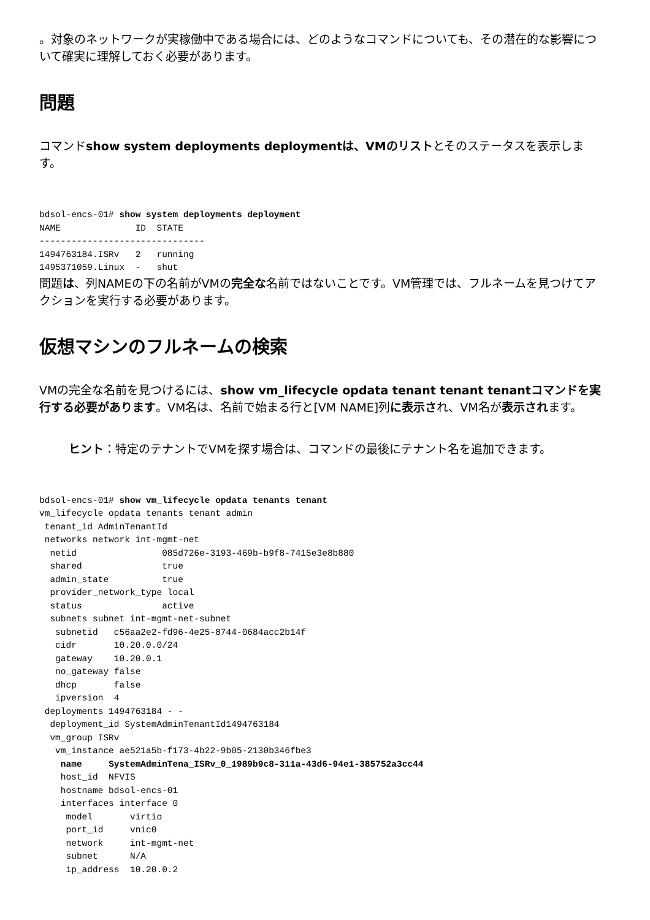。対象のネットワークが実稼働中である場合には、どのようなコマンドについても、その潜在的な影響について確実に理解しておく必要があります。
問題
コマンドshow system deployments deploymentは、VMのリストとそのステータスを表示します。
bdsol-encs-01# show system deployments deployment
NAME              ID  STATE
-------------------------------
1494763184.ISRv   2   running
1495371059.Linux  -   shut
問題は、列NAMEの下の名前がVMの完全な名前ではないことです。VM管理では、フルネームを見つけてアクションを実行する必要があります。
仮想マシンのフルネームの検索
VMの完全な名前を見つけるには、show vm_lifecycle opdata tenant tenant tenantコマンドを実行する必要があります。VM名は、名前で始まる行と[VM NAME]列に表示され、VM名が表示されます。
ヒント：特定のテナントでVMを探す場合は、コマンドの最後にテナント名を追加できます。
bdsol-encs-01# show vm_lifecycle opdata tenants tenant
vm_lifecycle opdata tenants tenant admin
 tenant_id AdminTenantId
 networks network int-mgmt-net
  netid                085d726e-3193-469b-b9f8-7415e3e8b880
  shared               true
  admin_state          true
  provider_network_type local
  status               active
  subnets subnet int-mgmt-net-subnet
   subnetid   c56aa2e2-fd96-4e25-8744-0684acc2b14f
   cidr       10.20.0.0/24
   gateway    10.20.0.1
   no_gateway false
   dhcp       false
   ipversion  4
 deployments 1494763184 - -
  deployment_id SystemAdminTenantId1494763184
  vm_group ISRv
   vm_instance ae521a5b-f173-4b22-9b05-2130b346fbe3
    name     SystemAdminTena_ISRv_0_1989b9c8-311a-43d6-94e1-385752a3cc44
    host_id  NFVIS
    hostname bdsol-encs-01
    interfaces interface 0
     model       virtio
     port_id     vnic0
     network     int-mgmt-net
     subnet      N/A
     ip_address  10.20.0.2